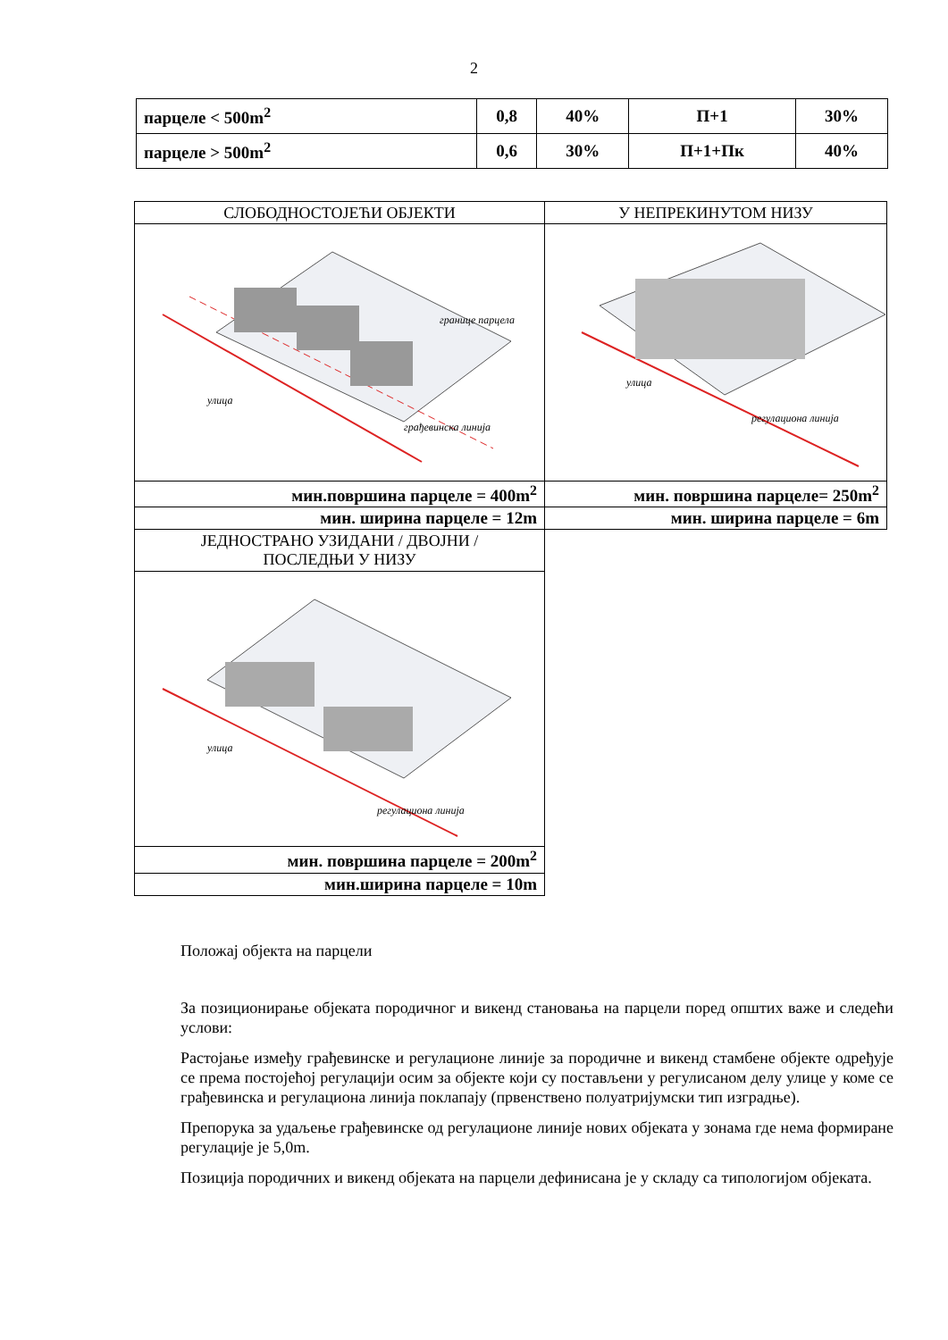2
| парцеле < 500m<sup>2</sup> | 0,8 | 40% | П+1 | 30% |
| парцеле > 500m<sup>2</sup> | 0,6 | 30% | П+1+Пк | 40% |
| СЛОБОДНОСТОЈЕЋИ ОБЈЕКТИ | У НЕПРЕКИНУТОМ НИЗУ |
| улица грађевинска линија границе парцела | улица регулациона линија |
| мин.површина парцеле = 400m<sup>2</sup> | мин. површина парцеле= 250m<sup>2</sup> |
| мин. ширина парцеле = 12m | мин. ширина парцеле = 6m |
| ЈЕДНОСТРАНО УЗИДАНИ / ДВОЈНИ / ПОСЛЕДЊИ У НИЗУ | |
| улица регулациона линија | |
| мин. површина парцеле = 200m<sup>2</sup> | |
| мин.ширина парцеле = 10m | |
Положај објекта на парцели
За позиционирање објеката породичног и викенд становања на парцели поред општих важе и следећи услови:
Растојање између грађевинске и регулационе линије за породичне и викенд стамбене објекте одређује се према постојећој регулацији осим за објекте који су постављени у регулисаном делу улице у коме се грађевинска и регулациона линија поклапају (првенствено полуатријумски тип изградње).
Препорука за удаљење грађевинске од регулационе линије нових објеката у зонама где нема формиране регулације је 5,0m.
Позиција породичних и викенд објеката на парцели дефинисана је у складу са типологијом објеката.